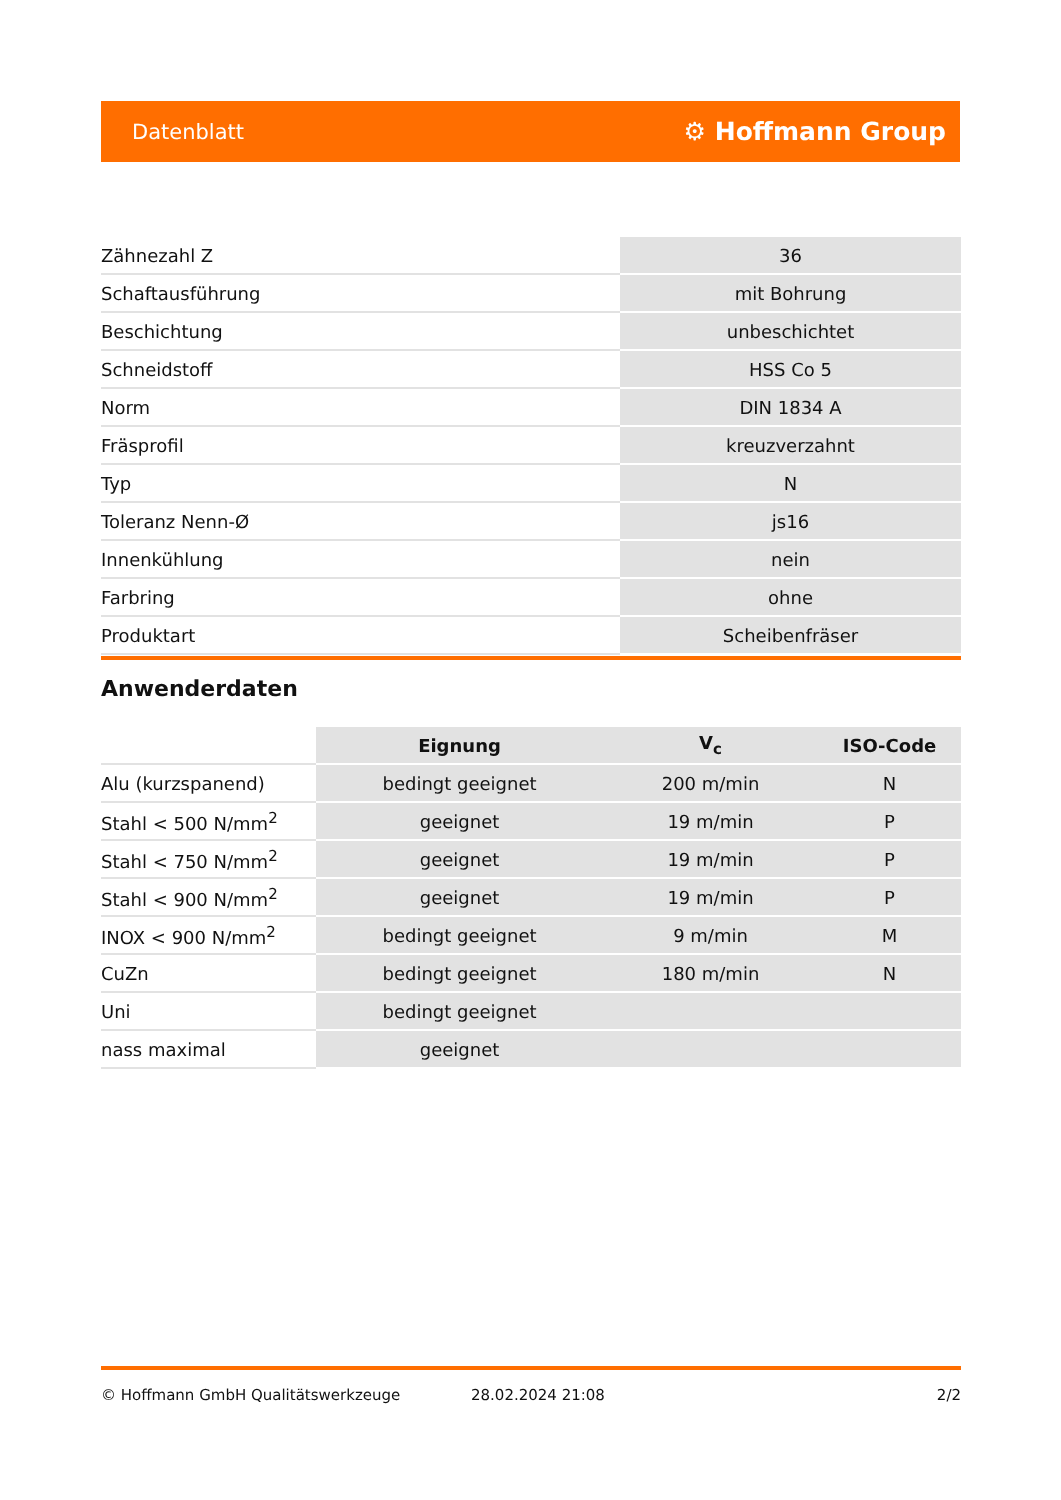Datenblatt ⚙ Hoffmann Group
| Zähnezahl Z | 36 |
| Schaftausführung | mit Bohrung |
| Beschichtung | unbeschichtet |
| Schneidstoff | HSS Co 5 |
| Norm | DIN 1834 A |
| Fräsprofil | kreuzverzahnt |
| Typ | N |
| Toleranz Nenn-Ø | js16 |
| Innenkühlung | nein |
| Farbring | ohne |
| Produktart | Scheibenfräser |
Anwenderdaten
| | Eignung | V<sub>c</sub> | ISO-Code |
| --- | --- | --- | --- |
| Alu (kurzspanend) | bedingt geeignet | 200 m/min | N |
| Stahl < 500 N/mm<sup>2</sup> | geeignet | 19 m/min | P |
| Stahl < 750 N/mm<sup>2</sup> | geeignet | 19 m/min | P |
| Stahl < 900 N/mm<sup>2</sup> | geeignet | 19 m/min | P |
| INOX < 900 N/mm<sup>2</sup> | bedingt geeignet | 9 m/min | M |
| CuZn | bedingt geeignet | 180 m/min | N |
| Uni | bedingt geeignet | | |
| nass maximal | geeignet | | |
© Hoffmann GmbH Qualitätswerkzeuge 28.02.2024 21:08 2/2